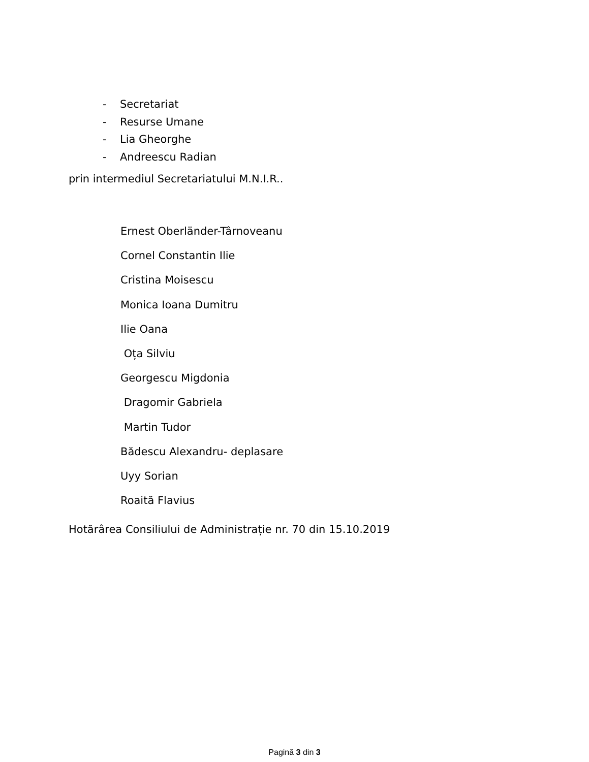- Secretariat
- Resurse Umane
- Lia Gheorghe
- Andreescu Radian
prin intermediul Secretariatului M.N.I.R..
Ernest Oberländer-Târnoveanu
Cornel Constantin Ilie
Cristina Moisescu
Monica Ioana Dumitru
Ilie Oana
Oța Silviu
Georgescu Migdonia
Dragomir Gabriela
Martin Tudor
Bădescu Alexandru- deplasare
Uyy Sorian
Roaită Flavius
Hotărârea Consiliului de Administrație nr. 70 din 15.10.2019
Pagină 3 din 3